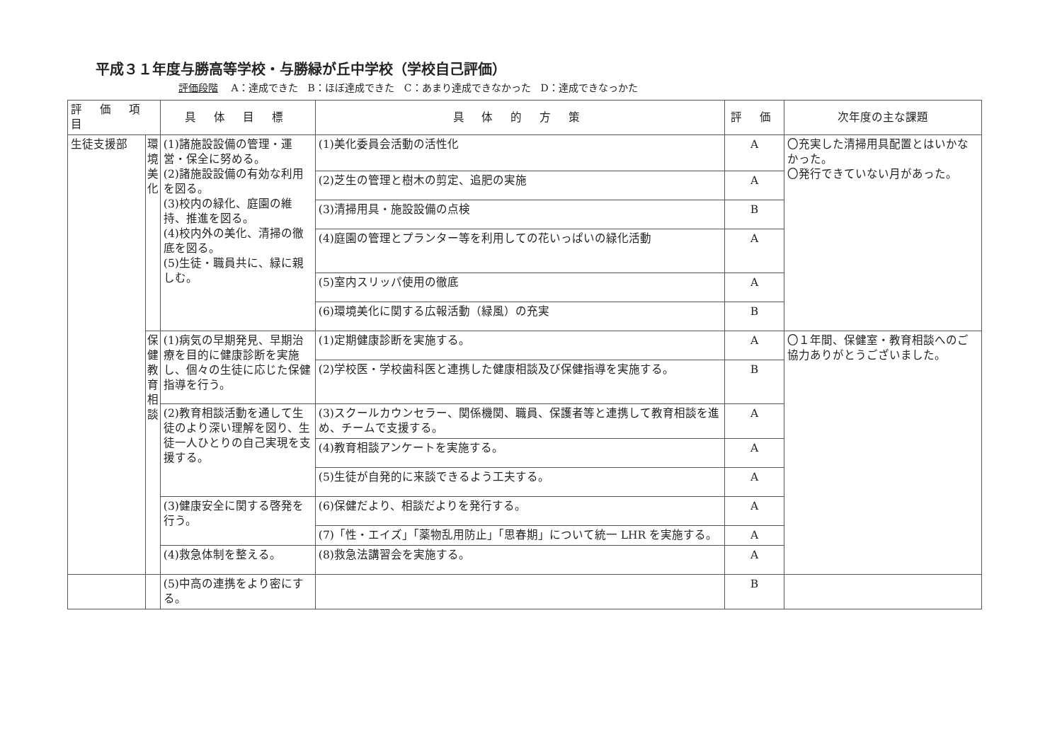平成３１年度与勝高等学校・与勝緑が丘中学校（学校自己評価）
評価段階 A：達成できた　B：ほぼ達成できた　C：あまり達成できなかった　D：達成できなっかた
| 評 価 項 目 | | 具 体 目 標 | 具 体 的 方 策 | 評 価 | 次年度の主な課題 |
| --- | --- | --- | --- | --- | --- |
| 生徒支援部 | 環境美化 | (1)諸施設設備の管理・運営・保全に努める。 (2)諸施設設備の有効な利用を図る。 (3)校内の緑化、庭園の維持、推進を図る。 (4)校内外の美化、清掃の徹底を図る。 (5)生徒・職員共に、緑に親しむ。 | (1)美化委員会活動の活性化 | A | 〇充実した清掃用具配置とはいかなかった。 〇発行できていない月があった。 |
| | | | (2)芝生の管理と樹木の剪定、追肥の実施 | A | |
| | | | (3)清掃用具・施設設備の点検 | B | |
| | | | (4)庭園の管理とプランター等を利用しての花いっぱいの緑化活動 | A | |
| | | | (5)室内スリッパ使用の徹底 | A | |
| | | | (6)環境美化に関する広報活動（緑風）の充実 | B | |
| | 保健教育相談 | (1)病気の早期発見、早期治療を目的に健康診断を実施し、個々の生徒に応じた保健指導を行う。 | (1)定期健康診断を実施する。 | A | 〇１年間、保健室・教育相談へのご協力ありがとうございました。 |
| | | | (2)学校医・学校歯科医と連携した健康相談及び保健指導を実施する。 | B | |
| | | (2)教育相談活動を通して生徒のより深い理解を図り、生徒一人ひとりの自己実現を支援する。 | (3)スクールカウンセラー、関係機関、職員、保護者等と連携して教育相談を進め、チームで支援する。 | A | |
| | | | (4)教育相談アンケートを実施する。 | A | |
| | | | (5)生徒が自発的に来談できるよう工夫する。 | A | |
| | | (3)健康安全に関する啓発を行う。 | (6)保健だより、相談だよりを発行する。 | A | |
| | | | (7)「性・エイズ」「薬物乱用防止」「思春期」について統一 LHR を実施する。 | A | |
| | | (4)救急体制を整える。 | (8)救急法講習会を実施する。 | A | |
| | | (5)中高の連携をより密にする。 | | B | |